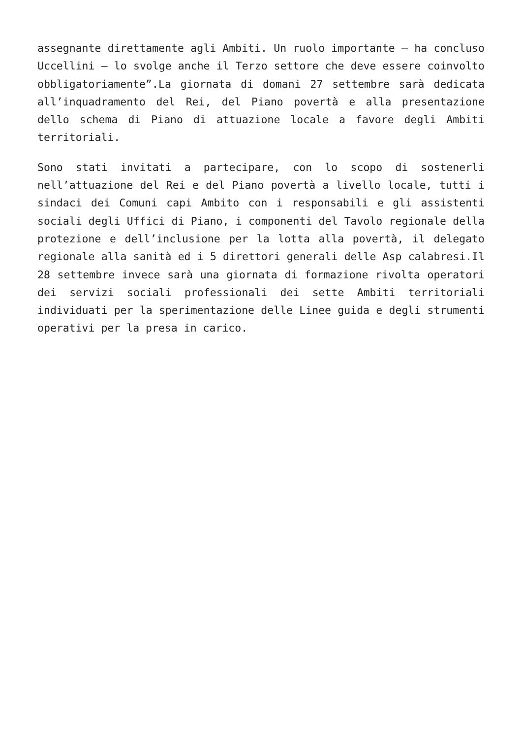assegnante direttamente agli Ambiti. Un ruolo importante – ha concluso Uccellini – lo svolge anche il Terzo settore che deve essere coinvolto obbligatoriamente”.La giornata di domani 27 settembre sarà dedicata all’inquadramento del Rei, del Piano povertà e alla presentazione dello schema di Piano di attuazione locale a favore degli Ambiti territoriali.
Sono stati invitati a partecipare, con lo scopo di sostenerli nell’attuazione del Rei e del Piano povertà a livello locale, tutti i sindaci dei Comuni capi Ambito con i responsabili e gli assistenti sociali degli Uffici di Piano, i componenti del Tavolo regionale della protezione e dell’inclusione per la lotta alla povertà, il delegato regionale alla sanità ed i 5 direttori generali delle Asp calabresi.Il 28 settembre invece sarà una giornata di formazione rivolta operatori dei servizi sociali professionali dei sette Ambiti territoriali individuati per la sperimentazione delle Linee guida e degli strumenti operativi per la presa in carico.